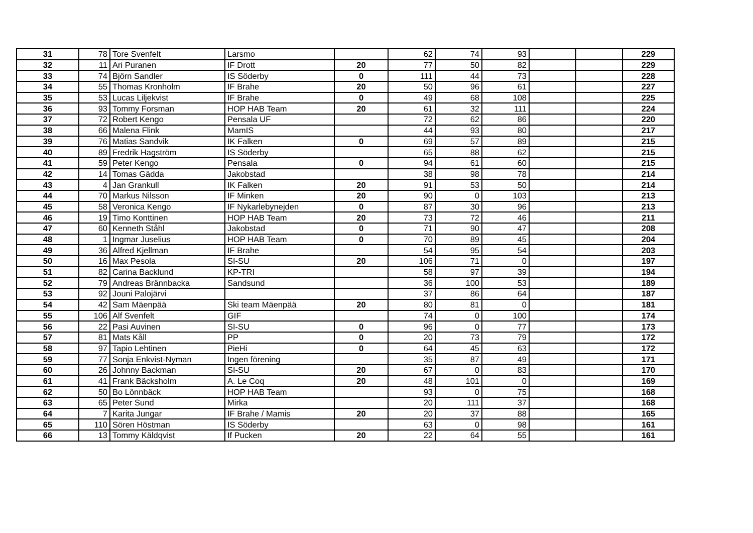| 31 | 78 | Tore Svenfelt | Larsmo | | 62 | 74 | 93 | | | 229 |
| 32 | 11 | Ari Puranen | IF Drott | 20 | 77 | 50 | 82 | | | 229 |
| 33 | 74 | Björn Sandler | IS Söderby | 0 | 111 | 44 | 73 | | | 228 |
| 34 | 55 | Thomas Kronholm | IF Brahe | 20 | 50 | 96 | 61 | | | 227 |
| 35 | 53 | Lucas Liljekvist | IF Brahe | 0 | 49 | 68 | 108 | | | 225 |
| 36 | 93 | Tommy Forsman | HOP HAB Team | 20 | 61 | 32 | 111 | | | 224 |
| 37 | 72 | Robert Kengo | Pensala UF | | 72 | 62 | 86 | | | 220 |
| 38 | 66 | Malena Flink | MamIS | | 44 | 93 | 80 | | | 217 |
| 39 | 76 | Matias Sandvik | IK Falken | 0 | 69 | 57 | 89 | | | 215 |
| 40 | 89 | Fredrik Hagström | IS Söderby | | 65 | 88 | 62 | | | 215 |
| 41 | 59 | Peter Kengo | Pensala | 0 | 94 | 61 | 60 | | | 215 |
| 42 | 14 | Tomas Gädda | Jakobstad | | 38 | 98 | 78 | | | 214 |
| 43 | 4 | Jan Grankull | IK Falken | 20 | 91 | 53 | 50 | | | 214 |
| 44 | 70 | Markus Nilsson | IF Minken | 20 | 90 | 0 | 103 | | | 213 |
| 45 | 58 | Veronica Kengo | IF Nykarlebynejden | 0 | 87 | 30 | 96 | | | 213 |
| 46 | 19 | Timo Konttinen | HOP HAB Team | 20 | 73 | 72 | 46 | | | 211 |
| 47 | 60 | Kenneth Ståhl | Jakobstad | 0 | 71 | 90 | 47 | | | 208 |
| 48 | 1 | Ingmar Juselius | HOP HAB Team | 0 | 70 | 89 | 45 | | | 204 |
| 49 | 36 | Alfred Kjellman | IF Brahe | | 54 | 95 | 54 | | | 203 |
| 50 | 16 | Max Pesola | SI-SU | 20 | 106 | 71 | 0 | | | 197 |
| 51 | 82 | Carina Backlund | KP-TRI | | 58 | 97 | 39 | | | 194 |
| 52 | 79 | Andreas Brännbacka | Sandsund | | 36 | 100 | 53 | | | 189 |
| 53 | 92 | Jouni Palojärvi | | | 37 | 86 | 64 | | | 187 |
| 54 | 42 | Sam Mäenpää | Ski team Mäenpää | 20 | 80 | 81 | 0 | | | 181 |
| 55 | 106 | Alf Svenfelt | GIF | | 74 | 0 | 100 | | | 174 |
| 56 | 22 | Pasi Auvinen | SI-SU | 0 | 96 | 0 | 77 | | | 173 |
| 57 | 81 | Mats Kåll | PP | 0 | 20 | 73 | 79 | | | 172 |
| 58 | 97 | Tapio Lehtinen | PieHi | 0 | 64 | 45 | 63 | | | 172 |
| 59 | 77 | Sonja Enkvist-Nyman | Ingen förening | | 35 | 87 | 49 | | | 171 |
| 60 | 26 | Johnny Backman | SI-SU | 20 | 67 | 0 | 83 | | | 170 |
| 61 | 41 | Frank Bäcksholm | A. Le Coq | 20 | 48 | 101 | 0 | | | 169 |
| 62 | 50 | Bo Lönnbäck | HOP HAB Team | | 93 | 0 | 75 | | | 168 |
| 63 | 65 | Peter Sund | Mirka | | 20 | 111 | 37 | | | 168 |
| 64 | 7 | Karita Jungar | IF Brahe / Mamis | 20 | 20 | 37 | 88 | | | 165 |
| 65 | 110 | Sören Höstman | IS Söderby | | 63 | 0 | 98 | | | 161 |
| 66 | 13 | Tommy Käldqvist | If Pucken | 20 | 22 | 64 | 55 | | | 161 |